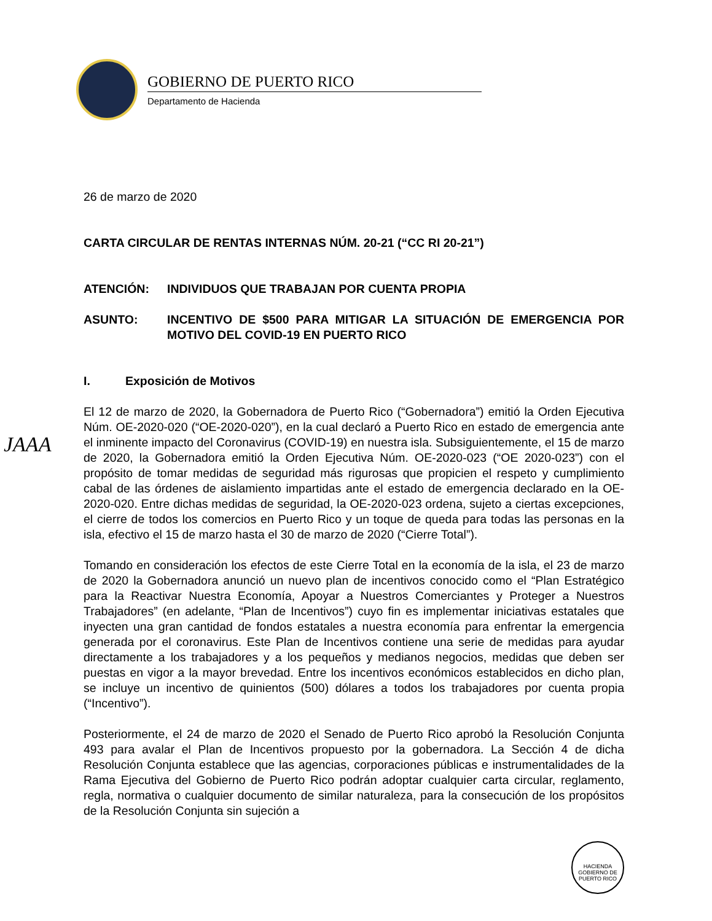GOBIERNO DE PUERTO RICO
Departamento de Hacienda
JAAA
26 de marzo de 2020
CARTA CIRCULAR DE RENTAS INTERNAS NÚM. 20-21 (“CC RI 20-21”)
ATENCIÓN: INDIVIDUOS QUE TRABAJAN POR CUENTA PROPIA
ASUNTO: INCENTIVO DE $500 PARA MITIGAR LA SITUACIÓN DE EMERGENCIA POR MOTIVO DEL COVID-19 EN PUERTO RICO
I. Exposición de Motivos
El 12 de marzo de 2020, la Gobernadora de Puerto Rico (“Gobernadora”) emitió la Orden Ejecutiva Núm. OE-2020-020 (“OE-2020-020”), en la cual declaró a Puerto Rico en estado de emergencia ante el inminente impacto del Coronavirus (COVID-19) en nuestra isla. Subsiguientemente, el 15 de marzo de 2020, la Gobernadora emitió la Orden Ejecutiva Núm. OE-2020-023 (“OE 2020-023”) con el propósito de tomar medidas de seguridad más rigurosas que propicien el respeto y cumplimiento cabal de las órdenes de aislamiento impartidas ante el estado de emergencia declarado en la OE-2020-020. Entre dichas medidas de seguridad, la OE-2020-023 ordena, sujeto a ciertas excepciones, el cierre de todos los comercios en Puerto Rico y un toque de queda para todas las personas en la isla, efectivo el 15 de marzo hasta el 30 de marzo de 2020 (“Cierre Total”).
Tomando en consideración los efectos de este Cierre Total en la economía de la isla, el 23 de marzo de 2020 la Gobernadora anunció un nuevo plan de incentivos conocido como el “Plan Estratégico para la Reactivar Nuestra Economía, Apoyar a Nuestros Comerciantes y Proteger a Nuestros Trabajadores” (en adelante, “Plan de Incentivos”) cuyo fin es implementar iniciativas estatales que inyecten una gran cantidad de fondos estatales a nuestra economía para enfrentar la emergencia generada por el coronavirus. Este Plan de Incentivos contiene una serie de medidas para ayudar directamente a los trabajadores y a los pequeños y medianos negocios, medidas que deben ser puestas en vigor a la mayor brevedad. Entre los incentivos económicos establecidos en dicho plan, se incluye un incentivo de quinientos (500) dólares a todos los trabajadores por cuenta propia (“Incentivo”).
Posteriormente, el 24 de marzo de 2020 el Senado de Puerto Rico aprobó la Resolución Conjunta 493 para avalar el Plan de Incentivos propuesto por la gobernadora. La Sección 4 de dicha Resolución Conjunta establece que las agencias, corporaciones públicas e instrumentalidades de la Rama Ejecutiva del Gobierno de Puerto Rico podrán adoptar cualquier carta circular, reglamento, regla, normativa o cualquier documento de similar naturaleza, para la consecución de los propósitos de la Resolución Conjunta sin sujeción a
HACIENDA
GOBIERNO DE PUERTO RICO